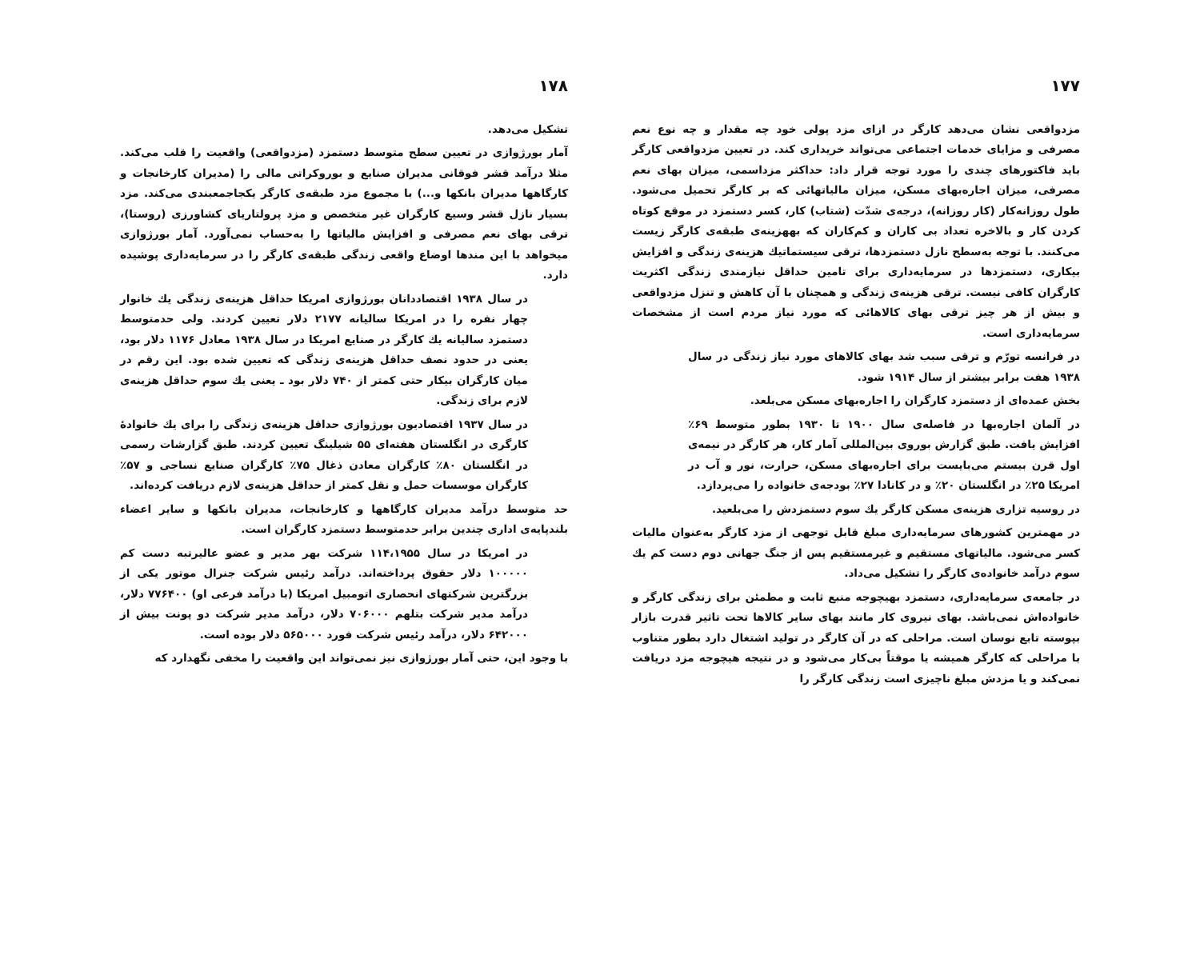۱۷۷
مزدواقعی نشان می‌دهد کارگر در ازای مزد پولی خود چه مقدار و چه نوع نعم مصرفی و مزایای خدمات اجتماعی می‌تواند خریداری کند. در تعیین مزدواقعی کارگر باید فاکتورهای چندی را مورد توجه قرار داد: حداکثر مزداسمی، میزان بهای نعم مصرفی، میزان اجاره‌بهای مسکن، میزان مالیاتهائی که بر کارگر تحمیل می‌شود. طول روزانه‌کار (کار روزانه)، درجه‌ی شدّت (شتاب) کار، کسر دستمزد در موقع کوتاه کردن کار و بالاخره تعداد بی کاران و کم‌کاران که بههزینه‌ی طبقه‌ی کارگر زیست می‌کنند. با توجه به‌سطح نازل دستمزدها، ترقی سیستماتیك هزینه‌ی زندگی و افزایش بیکاری، دستمزدها در سرمایه‌داری برای تامین حداقل نیازمندی زندگی اکثریت کارگران کافی نیست. ترقی هزینه‌ی زندگی و همچنان با آن کاهش و تنزل مزدواقعی و بیش از هر چیز ترقی بهای کالاهائی که مورد نیاز مردم است از مشخصات سرمایه‌داری است.
در فرانسه تورّم و ترقی سبب شد بهای کالاهای مورد نیاز زندگی در سال ۱۹۳۸ هفت برابر بیشتر از سال ۱۹۱۴ شود.
بخش عمده‌ای از دستمزد کارگران را اجاره‌بهای مسکن می‌بلعد.
در آلمان اجاره‌بها در فاصله‌ی سال ۱۹۰۰ تا ۱۹۳۰ بطور متوسط ۶۹٪ افزایش یافت. طبق گزارش بوروی بین‌المللی آمار کار، هر کارگر در نیمه‌ی اول قرن بیستم می‌بایست برای اجاره‌بهای مسکن، حرارت، نور و آب در امریکا ۲۵٪ در انگلستان ۲۰٪ و در کانادا ۲۷٪ بودجه‌ی خانواده را می‌پردازد.
در روسیه تزاری هزینه‌ی مسکن کارگر یك سوم دستمزدش را می‌بلعید.
در مهمترین کشورهای سرمایه‌داری مبلغ قابل توجهی از مزد کارگر به‌عنوان مالیات کسر می‌شود. مالیاتهای مستقیم و غیرمستقیم پس از جنگ جهانی دوم دست کم یك سوم درآمد خانواده‌ی کارگر را تشکیل می‌داد.
در جامعه‌ی سرمایه‌داری، دستمزد بهیچوجه منبع ثابت و مطمئن برای زندگی کارگر و خانواده‌اش نمی‌باشد. بهای نیروی کار مانند بهای سایر کالاها تحت تاثیر قدرت بازار بپوسته تابع نوسان است. مراحلی که در آن کارگر در تولید اشتغال دارد بطور متناوب با مراحلی که کارگر همیشه یا موقتاً بی‌کار می‌شود و در نتیجه هیچوجه مزد دریافت نمی‌کند و یا مزدش مبلغ ناچیزی است زندگی کارگر را
۱۷۸
تشکیل می‌دهد.
آمار بورژوازی در تعیین سطح متوسط دستمزد (مزدواقعی) واقعیت را قلب می‌کند. مثلا درآمد قشر فوقانی مدیران صنایع و بوروکراتی مالی را (مدیران کارخانجات و کارگاهها مدیران بانکها و...) با مجموع مزد طبقه‌ی کارگر یکجاجمعبندی می‌کند. مزد بسیار نازل قشر وسیع کارگران غیر متخصص و مزد پرولتاریای کشاورزی (روستا)، ترقی بهای نعم مصرفی و افزایش مالیاتها را به‌حساب نمی‌آورد. آمار بورژوازی میخواهد با این مندها اوضاع واقعی زندگی طبقه‌ی کارگر را در سرمایه‌داری پوشیده دارد.
در سال ۱۹۳۸ اقتصاددانان بورژوازی امریکا حداقل هزینه‌ی زندگی یك خانوار چهار نفره را در امریکا سالیانه ۲۱۷۷ دلار تعیین کردند. ولی حدمتوسط دستمزد سالیانه یك کارگر در صنایع امریکا در سال ۱۹۳۸ معادل ۱۱۷۶ دلار بود، یعنی در حدود نصف حداقل هزینه‌ی زندگی که تعیین شده بود. این رقم در میان کارگران بیکار حتی کمتر از ۷۴۰ دلار بود ـ یعنی یك سوم حداقل هزینه‌ی لازم برای زندگی.
در سال ۱۹۳۷ اقتصادیون بورژوازی حداقل هزینه‌ی زندگی را برای یك خانوادهٔ کارگری در انگلستان هفته‌ای ۵۵ شیلینگ تعیین کردند. طبق گزارشات رسمی در انگلستان ۸۰٪ کارگران معادن ذغال ۷۵٪ کارگران صنایع نساجی و ۵۷٪ کارگران موسسات حمل و نقل کمتر از حداقل هزینه‌ی لازم دریافت کرده‌اند.
حد متوسط درآمد مدیران کارگاهها و کارخانجات، مدیران بانکها و سایر اعضاء بلندپایه‌ی اداری چندین برابر حدمتوسط دستمزد کارگران است.
در امریکا در سال ۱۱۴،۱۹۵۵ شرکت بهر مدیر و عضو عالیرتبه دست کم ۱۰۰۰۰۰ دلار حقوق پرداخته‌اند. درآمد رئیس شرکت جنرال موتور یکی از بزرگترین شرکتهای انحصاری اتومبیل امریکا (با درآمد فرعی او) ۷۷۶۴۰۰ دلار، درآمد مدیر شرکت بتلهم ۷۰۶۰۰۰ دلار، درآمد مدیر شرکت دو پونت بیش از ۶۴۲۰۰۰ دلار، درآمد رئیس شرکت فورد ۵۶۵۰۰۰ دلار بوده است.
با وجود این، حتی آمار بورژوازی نیز نمی‌تواند این واقعیت را مخفی نگهدارد که